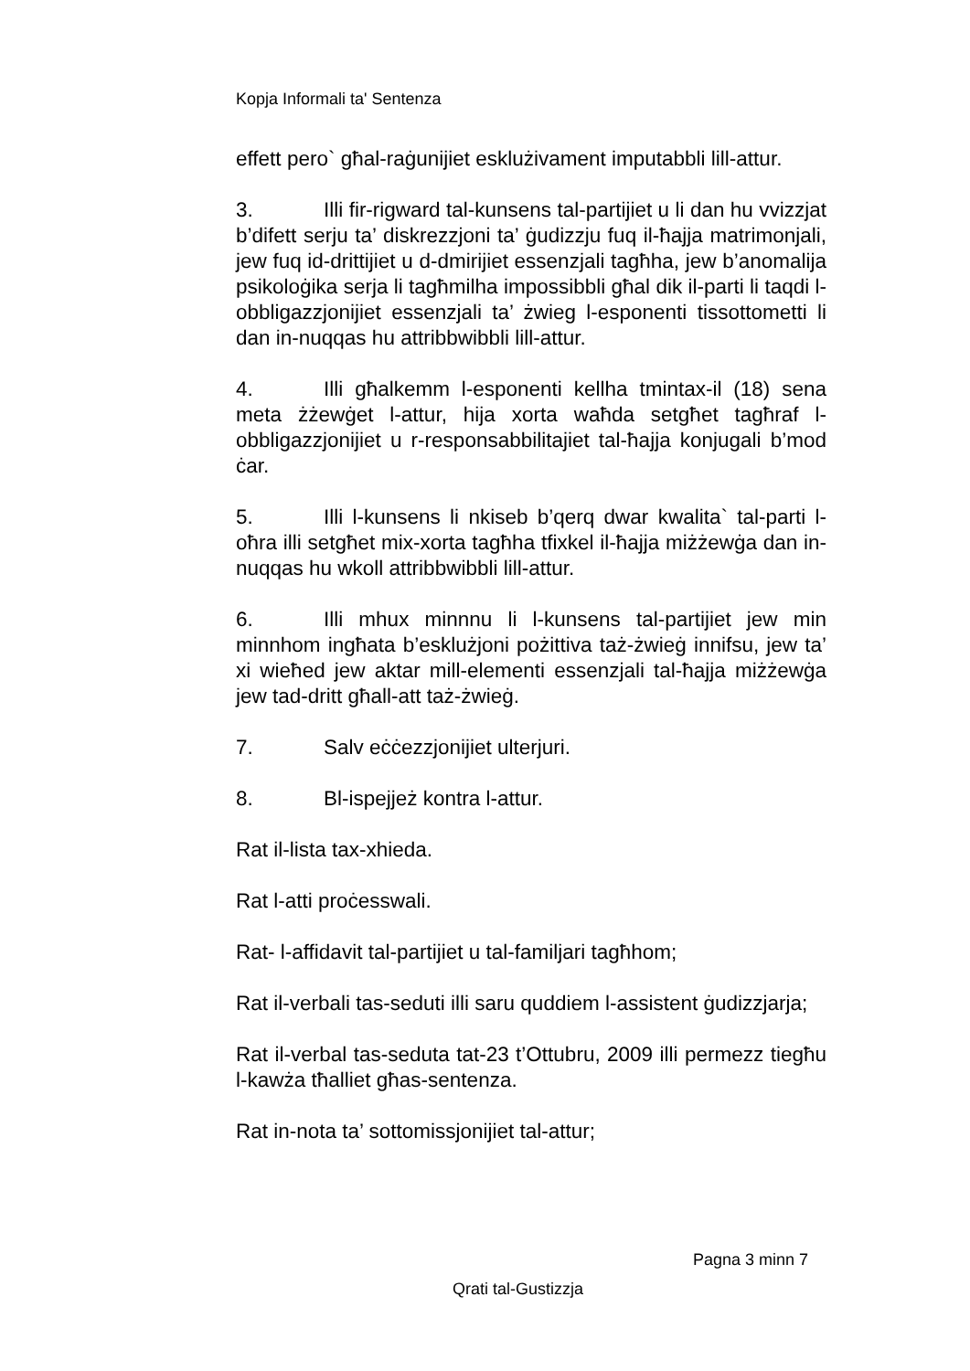Kopja Informali ta' Sentenza
effett pero` għal-raġunijiet esklużivament imputabbli lill-attur.
3. Illi fir-rigward tal-kunsens tal-partijiet u li dan hu vvizzjat b’difett serju ta’ diskrezzjoni ta’ ġudizzju fuq il-ħajja matrimonjali, jew fuq id-drittijiet u d-dmirijiet essenzjali tagħha, jew b’anomalija psikoloġika serja li tagħmilha impossibbli għal dik il-parti li taqdi l-obbligazzjonijiet essenzjali ta’ żwieg l-esponenti tissottometti li dan in-nuqqas hu attribbwibbli lill-attur.
4. Illi għalkemm l-esponenti kellha tmintax-il (18) sena meta żżewġet l-attur, hija xorta waħda setgħet tagħraf l-obbligazzjonijiet u r-responsabbilitajiet tal-ħajja konjugali b’mod ċar.
5. Illi l-kunsens li nkiseb b’qerq dwar kwalita` tal-parti l-oħra illi setgħet mix-xorta tagħha tfixkel il-ħajja miżżewġa dan in-nuqqas hu wkoll attribbwibbli lill-attur.
6. Illi mhux minnnu li l-kunsens tal-partijiet jew min minnhom ingħata b’esklużjoni pożittiva taż-żwieġ innifsu, jew ta’ xi wieħed jew aktar mill-elementi essenzjali tal-ħajja miżżewġa jew tad-dritt għall-att taż-żwieġ.
7. Salv eċċezzjonijiet ulterjuri.
8. Bl-ispejjeż kontra l-attur.
Rat il-lista tax-xhieda.
Rat l-atti proċesswali.
Rat- l-affidavit tal-partijiet u tal-familjari tagħhom;
Rat il-verbali tas-seduti illi saru quddiem l-assistent ġudizzjarja;
Rat il-verbal tas-seduta tat-23 t’Ottubru, 2009 illi permezz tiegħu l-kawża tħalliet għas-sentenza.
Rat in-nota ta’ sottomissjonijiet tal-attur;
Pagna 3 minn 7
Qrati tal-Gustizzja